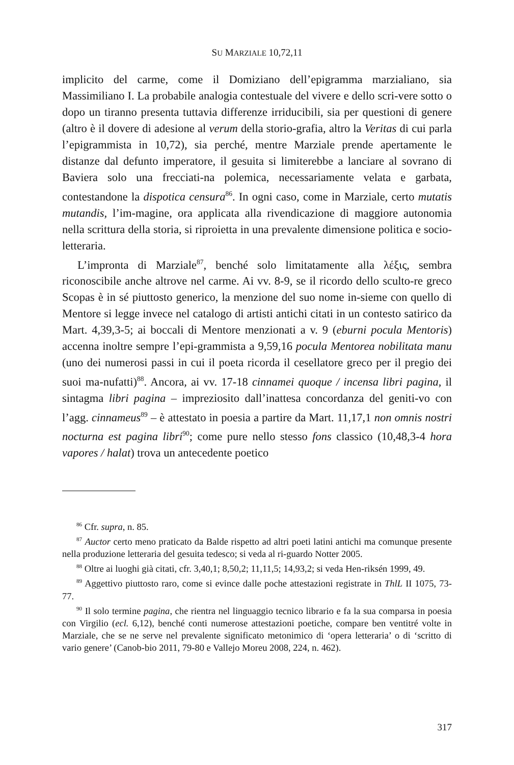SU MARZIALE 10,72,11
implicito del carme, come il Domiziano dell’epigramma marzialiano, sia Massimiliano I. La probabile analogia contestuale del vivere e dello scri-vere sotto o dopo un tiranno presenta tuttavia differenze irriducibili, sia per questioni di genere (altro è il dovere di adesione al verum della storio-grafia, altro la Veritas di cui parla l’epigrammista in 10,72), sia perché, mentre Marziale prende apertamente le distanze dal defunto imperatore, il gesuita si limiterebbe a lanciare al sovrano di Baviera solo una frecciati-na polemica, necessariamente velata e garbata, contestandone la dispotica censura<sup>86</sup>. In ogni caso, come in Marziale, certo mutatis mutandis, l’im-magine, ora applicata alla rivendicazione di maggiore autonomia nella scrittura della storia, si riproietta in una prevalente dimensione politica e socio-letteraria.
L’impronta di Marziale<sup>87</sup>, benché solo limitatamente alla λέξις, sembra riconoscibile anche altrove nel carme. Ai vv. 8-9, se il ricordo dello sculto-re greco Scopas è in sé piuttosto generico, la menzione del suo nome in-sieme con quello di Mentore si legge invece nel catalogo di artisti antichi citati in un contesto satirico da Mart. 4,39,3-5; ai boccali di Mentore menzionati a v. 9 (eburni pocula Mentoris) accenna inoltre sempre l’epi-grammista a 9,59,16 pocula Mentorea nobilitata manu (uno dei numerosi passi in cui il poeta ricorda il cesellatore greco per il pregio dei suoi ma-nufatti)<sup>88</sup>. Ancora, ai vv. 17-18 cinnamei quoque / incensa libri pagina, il sintagma libri pagina – impreziosito dall’inattesa concordanza del geniti-vo con l’agg. cinnameus<sup>89</sup> – è attestato in poesia a partire da Mart. 11,17,1 non omnis nostri nocturna est pagina libri<sup>90</sup>; come pure nello stesso fons classico (10,48,3-4 hora vapores / halat) trova un antecedente poetico
<sup>86</sup> Cfr. supra, n. 85.
<sup>87</sup> Auctor certo meno praticato da Balde rispetto ad altri poeti latini antichi ma comunque presente nella produzione letteraria del gesuita tedesco; si veda al ri-guardo Notter 2005.
<sup>88</sup> Oltre ai luoghi già citati, cfr. 3,40,1; 8,50,2; 11,11,5; 14,93,2; si veda Hen-riksén 1999, 49.
<sup>89</sup> Aggettivo piuttosto raro, come si evince dalle poche attestazioni registrate in ThlL II 1075, 73-77.
<sup>90</sup> Il solo termine pagina, che rientra nel linguaggio tecnico librario e fa la sua comparsa in poesia con Virgilio (ecl. 6,12), benché conti numerose attestazioni poetiche, compare ben ventitré volte in Marziale, che se ne serve nel prevalente significato metonimico di ‘opera letteraria’ o di ‘scritto di vario genere’ (Canob-bio 2011, 79-80 e Vallejo Moreu 2008, 224, n. 462).
317